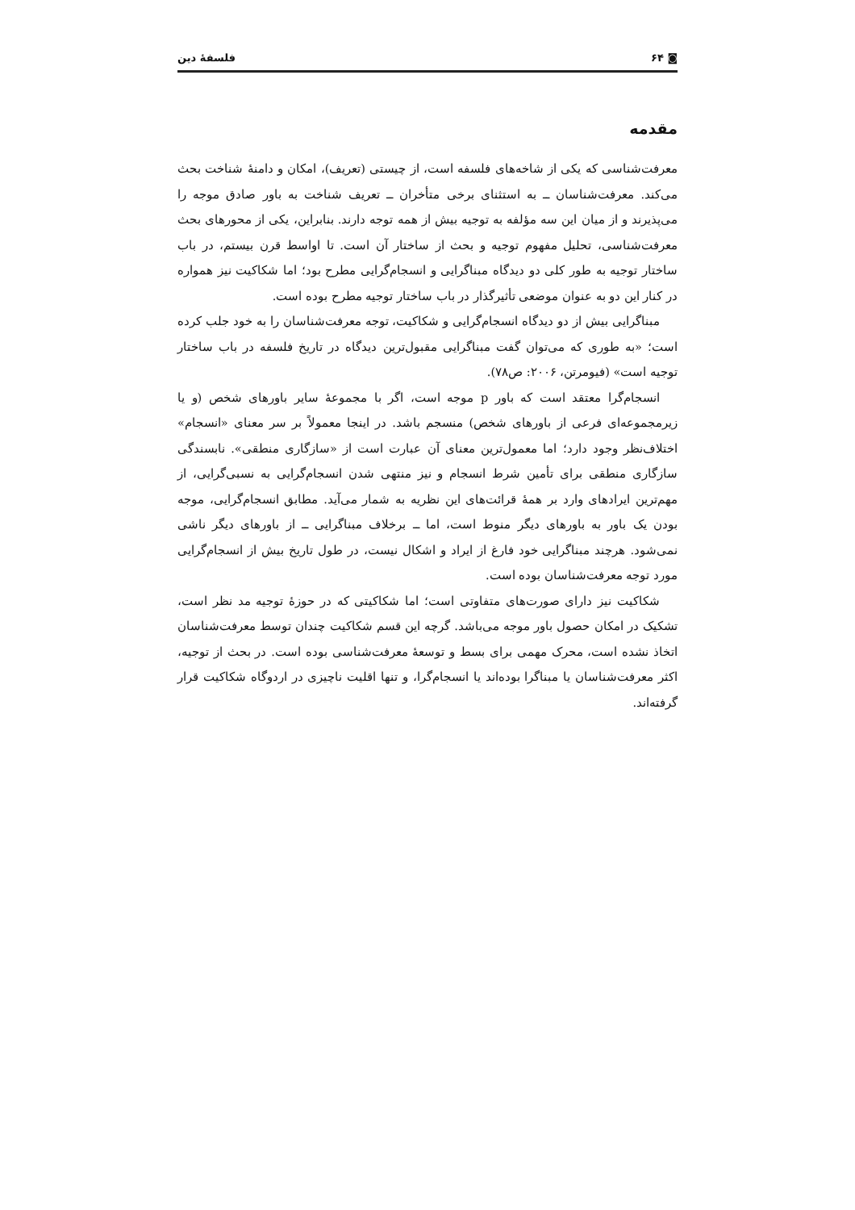◙ ۶۴ فلسفهٔ دین
مقدمه
معرفت‌شناسی که یکی از شاخه‌های فلسفه است، از چیستی (تعریف)، امکان و دامنهٔ شناخت بحث می‌کند. معرفت‌شناسان ــ به استثنای برخی متأخران ــ تعریف شناخت به باور صادق موجه را می‌پذیرند و از میان این سه مؤلفه به توجیه بیش از همه توجه دارند. بنابراین، یکی از محورهای بحث معرفت‌شناسی، تحلیل مفهوم توجیه و بحث از ساختار آن است. تا اواسط قرن بیستم، در باب ساختار توجیه به طور کلی دو دیدگاه مبناگرایی و انسجام‌گرایی مطرح بود؛ اما شکاکیت نیز همواره در کنار این دو به عنوان موضعی تأثیرگذار در باب ساختار توجیه مطرح بوده است.
مبناگرایی بیش از دو دیدگاه انسجام‌گرایی و شکاکیت، توجه معرفت‌شناسان را به خود جلب کرده است؛ «به طوری که می‌توان گفت مبناگرایی مقبول‌ترین دیدگاه در تاریخ فلسفه در باب ساختار توجیه است» (فیومرتن، ۲۰۰۶: ص۷۸).
انسجام‌گرا معتقد است که باور p موجه است، اگر با مجموعهٔ سایر باورهای شخص (و یا زیرمجموعه‌ای فرعی از باورهای شخص) منسجم باشد. در اینجا معمولاً بر سر معنای «انسجام» اختلاف‌نظر وجود دارد؛ اما معمول‌ترین معنای آن عبارت است از «سازگاری منطقی». نابسندگی سازگاری منطقی برای تأمین شرط انسجام و نیز منتهی شدن انسجام‌گرایی به نسبی‌گرایی، از مهم‌ترین ایرادهای وارد بر همهٔ قرائت‌های این نظریه به شمار می‌آید. مطابق انسجام‌گرایی، موجه بودن یک باور به باورهای دیگر منوط است، اما ــ برخلاف مبناگرایی ــ از باورهای دیگر ناشی نمی‌شود. هرچند مبناگرایی خود فارغ از ایراد و اشکال نیست، در طول تاریخ بیش از انسجام‌گرایی مورد توجه معرفت‌شناسان بوده است.
شکاکیت نیز دارای صورت‌های متفاوتی است؛ اما شکاکیتی که در حوزهٔ توجیه مد نظر است، تشکیک در امکان حصول باور موجه می‌باشد. گرچه این قسم شکاکیت چندان توسط معرفت‌شناسان اتخاذ نشده است، محرک مهمی برای بسط و توسعهٔ معرفت‌شناسی بوده است. در بحث از توجیه، اکثر معرفت‌شناسان یا مبناگرا بوده‌اند یا انسجام‌گرا، و تنها اقلیت ناچیزی در اردوگاه شکاکیت قرار گرفته‌اند.